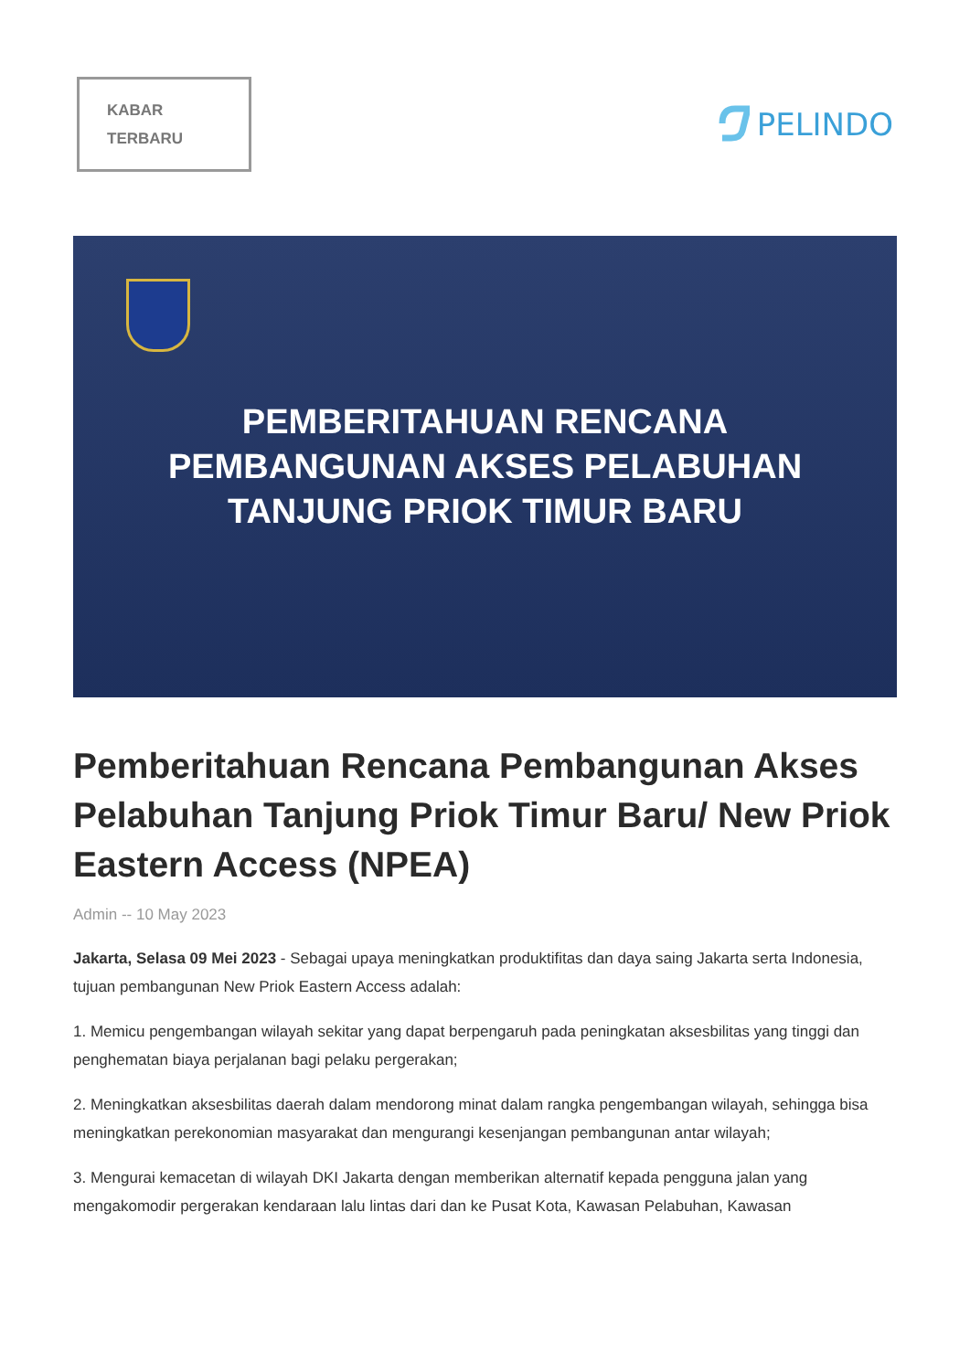KABAR
TERBARU
PELINDO
PEMBERITAHUAN RENCANA
PEMBANGUNAN AKSES PELABUHAN
TANJUNG PRIOK TIMUR BARU
Pemberitahuan Rencana Pembangunan Akses Pelabuhan Tanjung Priok Timur Baru/ New Priok Eastern Access (NPEA)
Admin -- 10 May 2023
Jakarta, Selasa 09 Mei 2023 - Sebagai upaya meningkatkan produktifitas dan daya saing Jakarta serta Indonesia, tujuan pembangunan New Priok Eastern Access adalah:
1. Memicu pengembangan wilayah sekitar yang dapat berpengaruh pada peningkatan aksesbilitas yang tinggi dan penghematan biaya perjalanan bagi pelaku pergerakan;
2. Meningkatkan aksesbilitas daerah dalam mendorong minat dalam rangka pengembangan wilayah, sehingga bisa meningkatkan perekonomian masyarakat dan mengurangi kesenjangan pembangunan antar wilayah;
3. Mengurai kemacetan di wilayah DKI Jakarta dengan memberikan alternatif kepada pengguna jalan yang mengakomodir pergerakan kendaraan lalu lintas dari dan ke Pusat Kota, Kawasan Pelabuhan, Kawasan